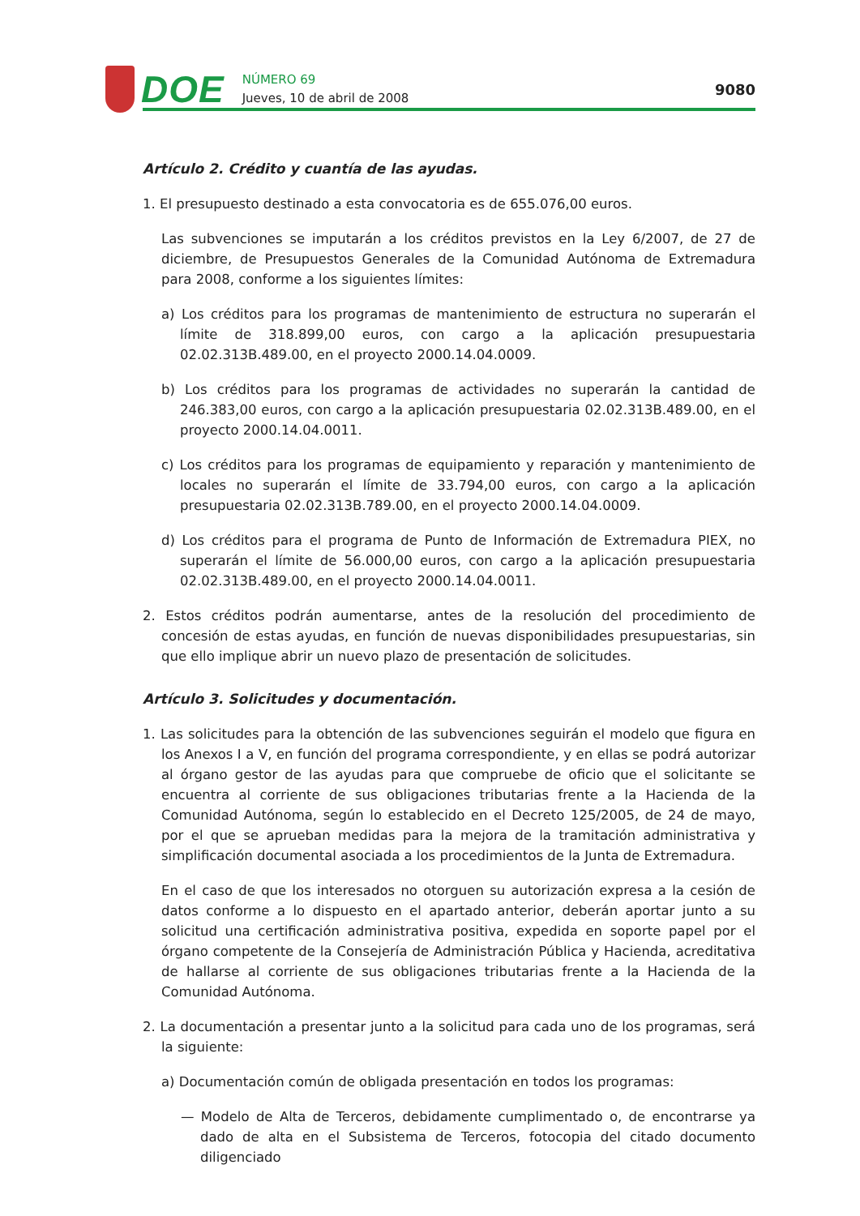DOE
NÚMERO 69
Jueves, 10 de abril de 2008
9080
Artículo 2. Crédito y cuantía de las ayudas.
1. El presupuesto destinado a esta convocatoria es de 655.076,00 euros.
Las subvenciones se imputarán a los créditos previstos en la Ley 6/2007, de 27 de diciembre, de Presupuestos Generales de la Comunidad Autónoma de Extremadura para 2008, conforme a los siguientes límites:
a) Los créditos para los programas de mantenimiento de estructura no superarán el límite de 318.899,00 euros, con cargo a la aplicación presupuestaria 02.02.313B.489.00, en el proyecto 2000.14.04.0009.
b) Los créditos para los programas de actividades no superarán la cantidad de 246.383,00 euros, con cargo a la aplicación presupuestaria 02.02.313B.489.00, en el proyecto 2000.14.04.0011.
c) Los créditos para los programas de equipamiento y reparación y mantenimiento de locales no superarán el límite de 33.794,00 euros, con cargo a la aplicación presupuestaria 02.02.313B.789.00, en el proyecto 2000.14.04.0009.
d) Los créditos para el programa de Punto de Información de Extremadura PIEX, no superarán el límite de 56.000,00 euros, con cargo a la aplicación presupuestaria 02.02.313B.489.00, en el proyecto 2000.14.04.0011.
2. Estos créditos podrán aumentarse, antes de la resolución del procedimiento de concesión de estas ayudas, en función de nuevas disponibilidades presupuestarias, sin que ello implique abrir un nuevo plazo de presentación de solicitudes.
Artículo 3. Solicitudes y documentación.
1. Las solicitudes para la obtención de las subvenciones seguirán el modelo que figura en los Anexos I a V, en función del programa correspondiente, y en ellas se podrá autorizar al órgano gestor de las ayudas para que compruebe de oficio que el solicitante se encuentra al corriente de sus obligaciones tributarias frente a la Hacienda de la Comunidad Autónoma, según lo establecido en el Decreto 125/2005, de 24 de mayo, por el que se aprueban medidas para la mejora de la tramitación administrativa y simplificación documental asociada a los procedimientos de la Junta de Extremadura.
En el caso de que los interesados no otorguen su autorización expresa a la cesión de datos conforme a lo dispuesto en el apartado anterior, deberán aportar junto a su solicitud una certificación administrativa positiva, expedida en soporte papel por el órgano competente de la Consejería de Administración Pública y Hacienda, acreditativa de hallarse al corriente de sus obligaciones tributarias frente a la Hacienda de la Comunidad Autónoma.
2. La documentación a presentar junto a la solicitud para cada uno de los programas, será la siguiente:
a) Documentación común de obligada presentación en todos los programas:
— Modelo de Alta de Terceros, debidamente cumplimentado o, de encontrarse ya dado de alta en el Subsistema de Terceros, fotocopia del citado documento diligenciado